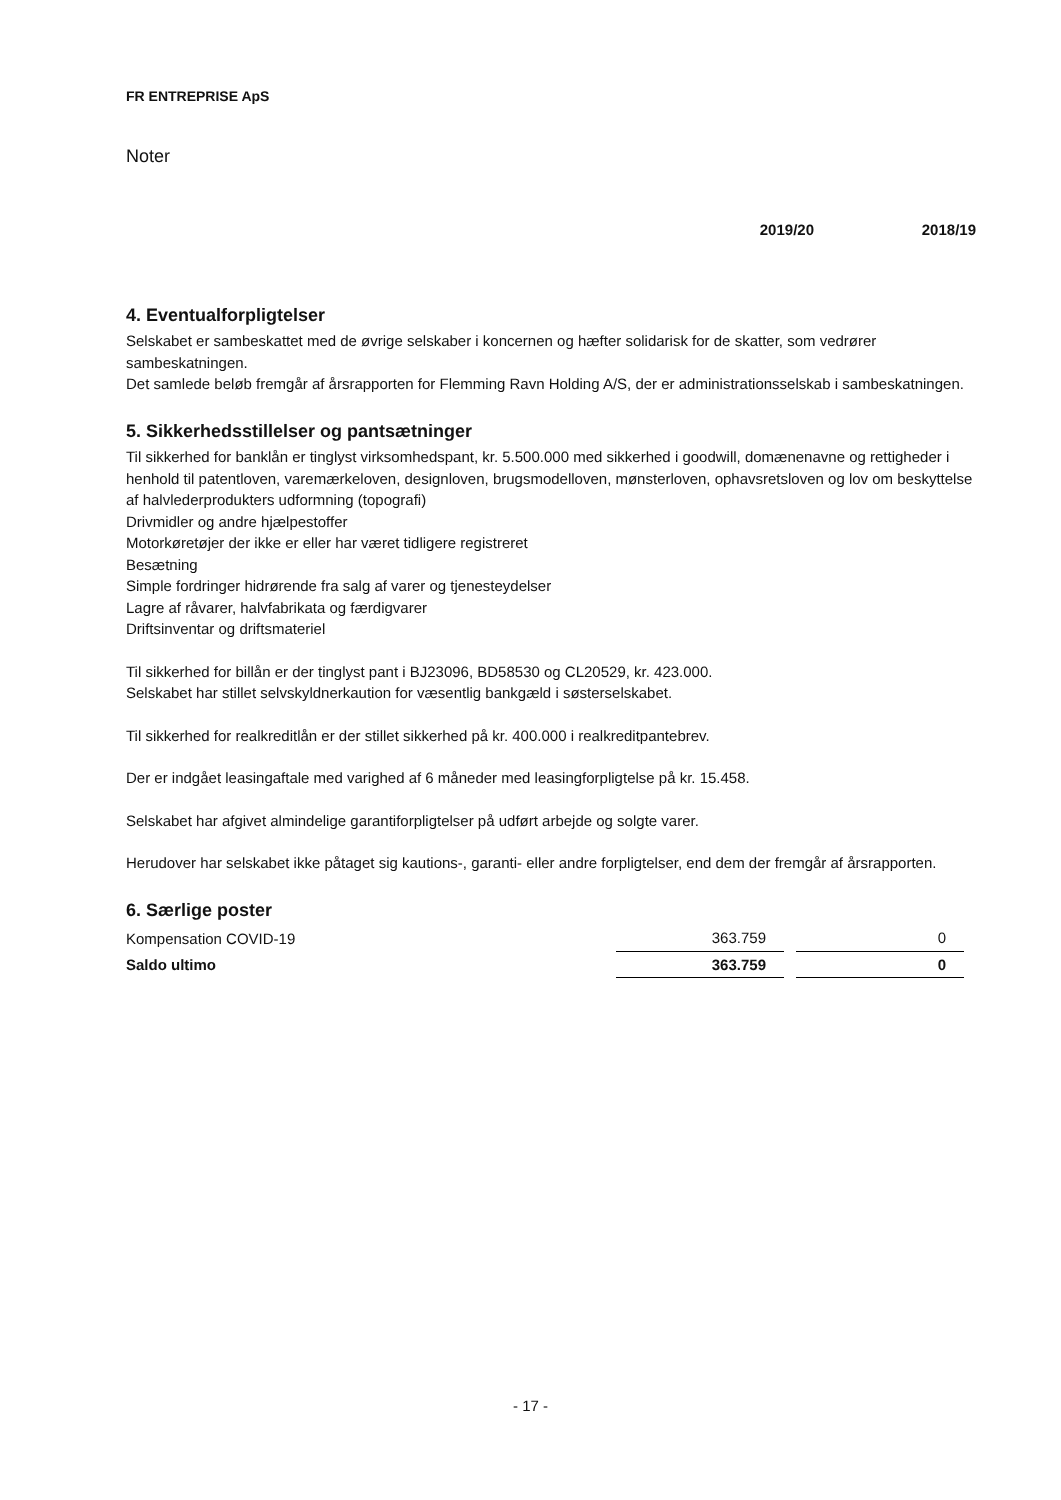FR ENTREPRISE ApS
Noter
2019/20 2018/19
4. Eventualforpligtelser
Selskabet er sambeskattet med de øvrige selskaber i koncernen og hæfter solidarisk for de skatter, som vedrører sambeskatningen.
Det samlede beløb fremgår af årsrapporten for Flemming Ravn Holding A/S, der er administrationsselskab i sambeskatningen.
5. Sikkerhedsstillelser og pantsætninger
Til sikkerhed for banklån er tinglyst virksomhedspant, kr. 5.500.000 med sikkerhed i goodwill, domænenavne og rettigheder i henhold til patentloven, varemærkeloven, designloven, brugsmodelloven, mønsterloven, ophavsretsloven og lov om beskyttelse af halvlederprodukters udformning (topografi)
Drivmidler og andre hjælpestoffer
Motorkøretøjer der ikke er eller har været tidligere registreret
Besætning
Simple fordringer hidrørende fra salg af varer og tjenesteydelser
Lagre af råvarer, halvfabrikata og færdigvarer
Driftsinventar og driftsmateriel
Til sikkerhed for billån er der tinglyst pant i BJ23096, BD58530 og CL20529, kr. 423.000.
Selskabet har stillet selvskyldnerkaution for væsentlig bankgæld i søsterselskabet.
Til sikkerhed for realkreditlån er der stillet sikkerhed på kr. 400.000 i realkreditpantebrev.
Der er indgået leasingaftale med varighed af 6 måneder med leasingforpligtelse på kr. 15.458.
Selskabet har afgivet almindelige garantiforpligtelser på udført arbejde og solgte varer.
Herudover har selskabet ikke påtaget sig kautions-, garanti- eller andre forpligtelser, end dem der fremgår af årsrapporten.
6. Særlige poster
| Kompensation COVID-19 | 363.759 | 0 |
| Saldo ultimo | 363.759 | 0 |
- 17 -